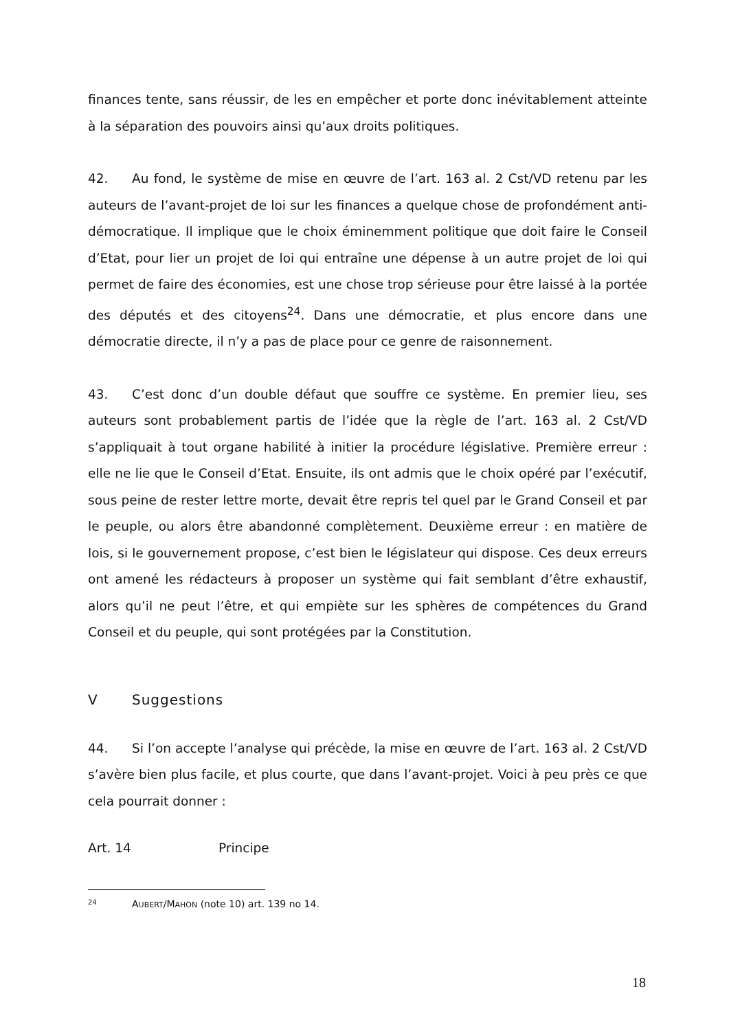finances tente, sans réussir, de les en empêcher et porte donc inévitablement atteinte à la séparation des pouvoirs ainsi qu’aux droits politiques.
42. Au fond, le système de mise en œuvre de l’art. 163 al. 2 Cst/VD retenu par les auteurs de l’avant-projet de loi sur les finances a quelque chose de profondément anti-démocratique. Il implique que le choix éminemment politique que doit faire le Conseil d’Etat, pour lier un projet de loi qui entraîne une dépense à un autre projet de loi qui permet de faire des économies, est une chose trop sérieuse pour être laissé à la portée des députés et des citoyens<sup>24</sup>. Dans une démocratie, et plus encore dans une démocratie directe, il n’y a pas de place pour ce genre de raisonnement.
43. C’est donc d’un double défaut que souffre ce système. En premier lieu, ses auteurs sont probablement partis de l’idée que la règle de l’art. 163 al. 2 Cst/VD s’appliquait à tout organe habilité à initier la procédure législative. Première erreur : elle ne lie que le Conseil d’Etat. Ensuite, ils ont admis que le choix opéré par l’exécutif, sous peine de rester lettre morte, devait être repris tel quel par le Grand Conseil et par le peuple, ou alors être abandonné complètement. Deuxième erreur : en matière de lois, si le gouvernement propose, c’est bien le législateur qui dispose. Ces deux erreurs ont amené les rédacteurs à proposer un système qui fait semblant d’être exhaustif, alors qu’il ne peut l’être, et qui empiète sur les sphères de compétences du Grand Conseil et du peuple, qui sont protégées par la Constitution.
V Suggestions
44. Si l’on accepte l’analyse qui précède, la mise en œuvre de l’art. 163 al. 2 Cst/VD s’avère bien plus facile, et plus courte, que dans l’avant-projet. Voici à peu près ce que cela pourrait donner :
Art. 14 Principe
24 AUBERT/MAHON (note 10) art. 139 no 14.
18